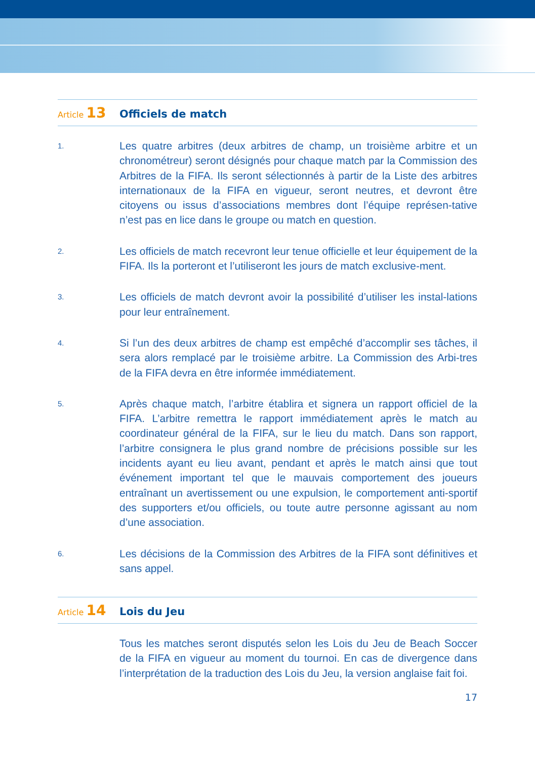Article 13
Officiels de match
1.
Les quatre arbitres (deux arbitres de champ, un troisième arbitre et un chronométreur) seront désignés pour chaque match par la Commission des Arbitres de la FIFA. Ils seront sélectionnés à partir de la Liste des arbitres internationaux de la FIFA en vigueur, seront neutres, et devront être citoyens ou issus d’associations membres dont l’équipe représen-tative n’est pas en lice dans le groupe ou match en question.
2.
Les officiels de match recevront leur tenue officielle et leur équipement de la FIFA. Ils la porteront et l’utiliseront les jours de match exclusive-ment.
3.
Les officiels de match devront avoir la possibilité d’utiliser les instal-lations pour leur entraînement.
4.
Si l’un des deux arbitres de champ est empêché d’accomplir ses tâches, il sera alors remplacé par le troisième arbitre. La Commission des Arbi-tres de la FIFA devra en être informée immédiatement.
5.
Après chaque match, l’arbitre établira et signera un rapport officiel de la FIFA. L’arbitre remettra le rapport immédiatement après le match au coordinateur général de la FIFA, sur le lieu du match. Dans son rapport, l’arbitre consignera le plus grand nombre de précisions possible sur les incidents ayant eu lieu avant, pendant et après le match ainsi que tout événement important tel que le mauvais comportement des joueurs entraînant un avertissement ou une expulsion, le comportement anti-sportif des supporters et/ou officiels, ou toute autre personne agissant au nom d’une association.
6.
Les décisions de la Commission des Arbitres de la FIFA sont définitives et sans appel.
Article 14
Lois du Jeu
Tous les matches seront disputés selon les Lois du Jeu de Beach Soccer de la FIFA en vigueur au moment du tournoi. En cas de divergence dans l’interprétation de la traduction des Lois du Jeu, la version anglaise fait foi.
17